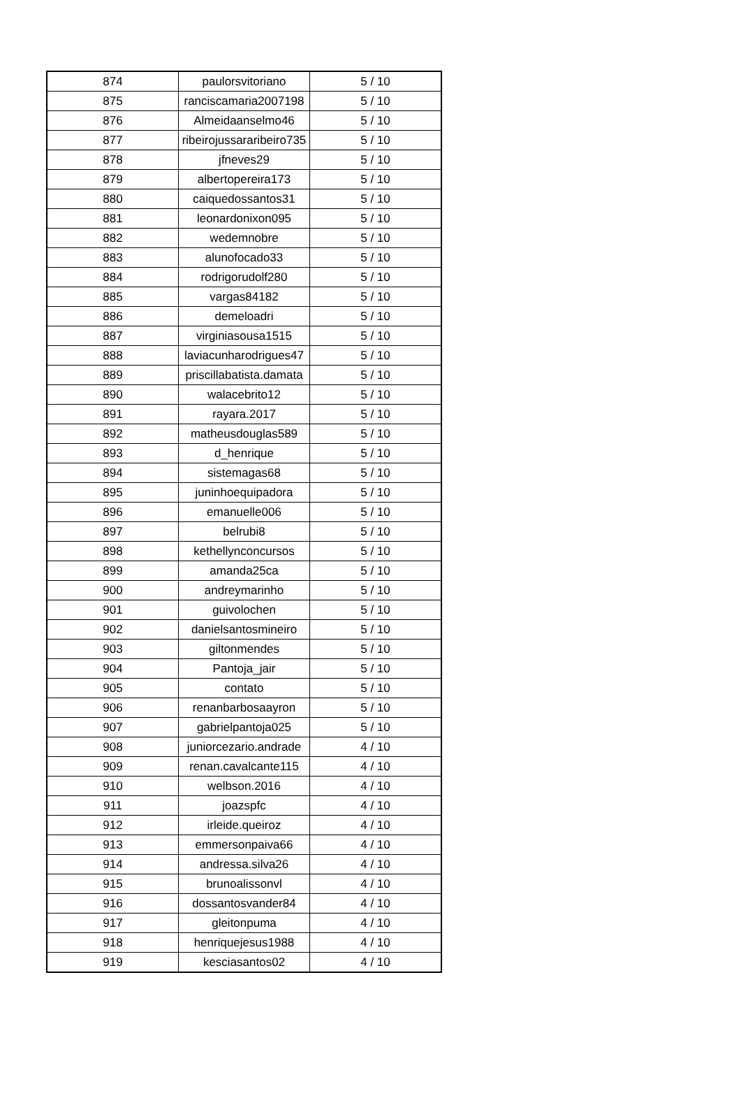| 874 | paulorsvitoriano | 5 / 10 |
| 875 | ranciscamaria2007198 | 5 / 10 |
| 876 | Almeidaanselmo46 | 5 / 10 |
| 877 | ribeirojussararibeiro735 | 5 / 10 |
| 878 | jfneves29 | 5 / 10 |
| 879 | albertopereira173 | 5 / 10 |
| 880 | caiquedossantos31 | 5 / 10 |
| 881 | leonardonixon095 | 5 / 10 |
| 882 | wedemnobre | 5 / 10 |
| 883 | alunofocado33 | 5 / 10 |
| 884 | rodrigorudolf280 | 5 / 10 |
| 885 | vargas84182 | 5 / 10 |
| 886 | demeloadri | 5 / 10 |
| 887 | virginiasousa1515 | 5 / 10 |
| 888 | laviacunharodrigues47 | 5 / 10 |
| 889 | priscillabatista.damata | 5 / 10 |
| 890 | walacebrito12 | 5 / 10 |
| 891 | rayara.2017 | 5 / 10 |
| 892 | matheusdouglas589 | 5 / 10 |
| 893 | d_henrique | 5 / 10 |
| 894 | sistemagas68 | 5 / 10 |
| 895 | juninhoequipadora | 5 / 10 |
| 896 | emanuelle006 | 5 / 10 |
| 897 | belrubi8 | 5 / 10 |
| 898 | kethellynconcursos | 5 / 10 |
| 899 | amanda25ca | 5 / 10 |
| 900 | andreymarinho | 5 / 10 |
| 901 | guivolochen | 5 / 10 |
| 902 | danielsantosmineiro | 5 / 10 |
| 903 | giltonmendes | 5 / 10 |
| 904 | Pantoja_jair | 5 / 10 |
| 905 | contato | 5 / 10 |
| 906 | renanbarbosaayron | 5 / 10 |
| 907 | gabrielpantoja025 | 5 / 10 |
| 908 | juniorcezario.andrade | 4 / 10 |
| 909 | renan.cavalcante115 | 4 / 10 |
| 910 | welbson.2016 | 4 / 10 |
| 911 | joazspfc | 4 / 10 |
| 912 | irleide.queiroz | 4 / 10 |
| 913 | emmersonpaiva66 | 4 / 10 |
| 914 | andressa.silva26 | 4 / 10 |
| 915 | brunoalissonvl | 4 / 10 |
| 916 | dossantosvander84 | 4 / 10 |
| 917 | gleitonpuma | 4 / 10 |
| 918 | henriquejesus1988 | 4 / 10 |
| 919 | kesciasantos02 | 4 / 10 |